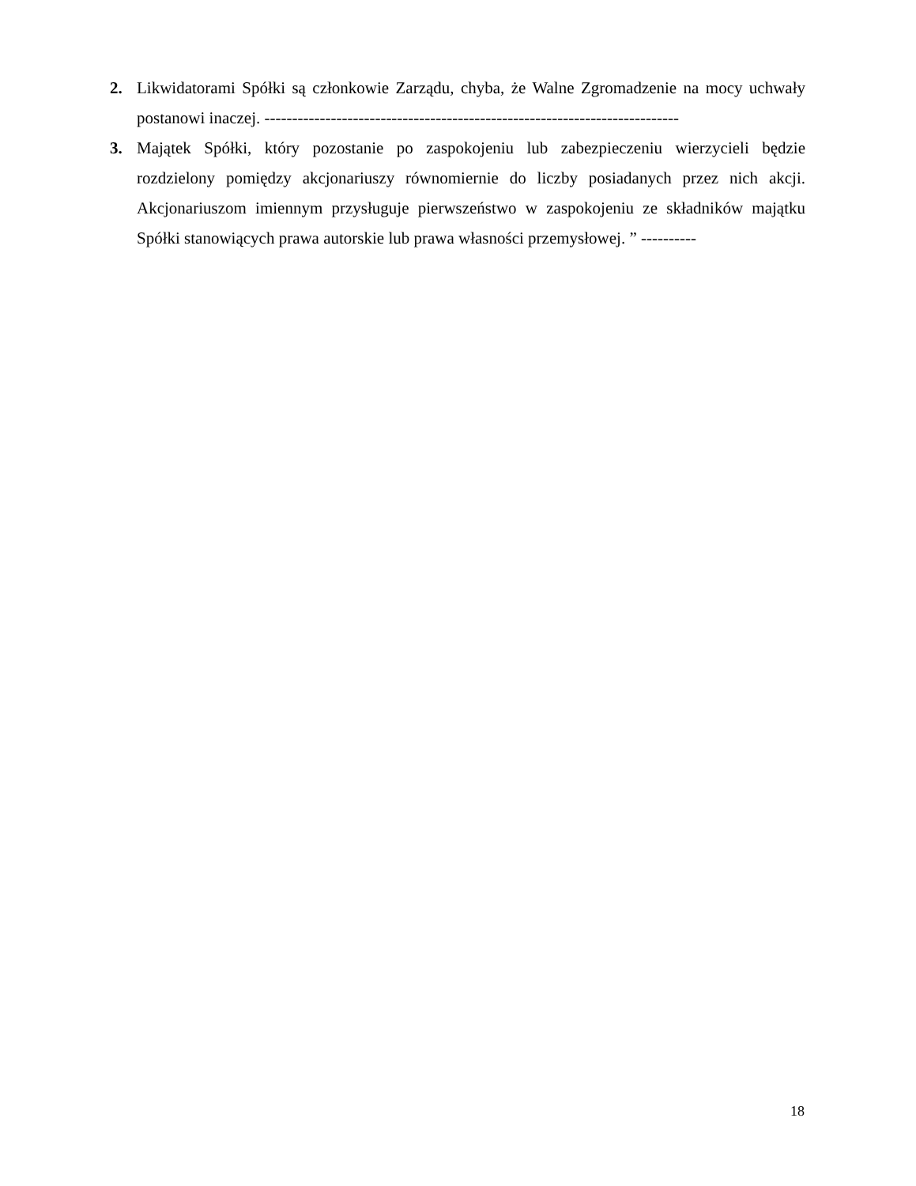2. Likwidatorami Spółki są członkowie Zarządu, chyba, że Walne Zgromadzenie na mocy uchwały postanowi inaczej. ---------------------------------------------------------------------------
3. Majątek Spółki, który pozostanie po zaspokojeniu lub zabezpieczeniu wierzycieli będzie rozdzielony pomiędzy akcjonariuszy równomiernie do liczby posiadanych przez nich akcji. Akcjonariuszom imiennym przysługuje pierwszeństwo w zaspokojeniu ze składników majątku Spółki stanowiących prawa autorskie lub prawa własności przemysłowej. ” ----------
18